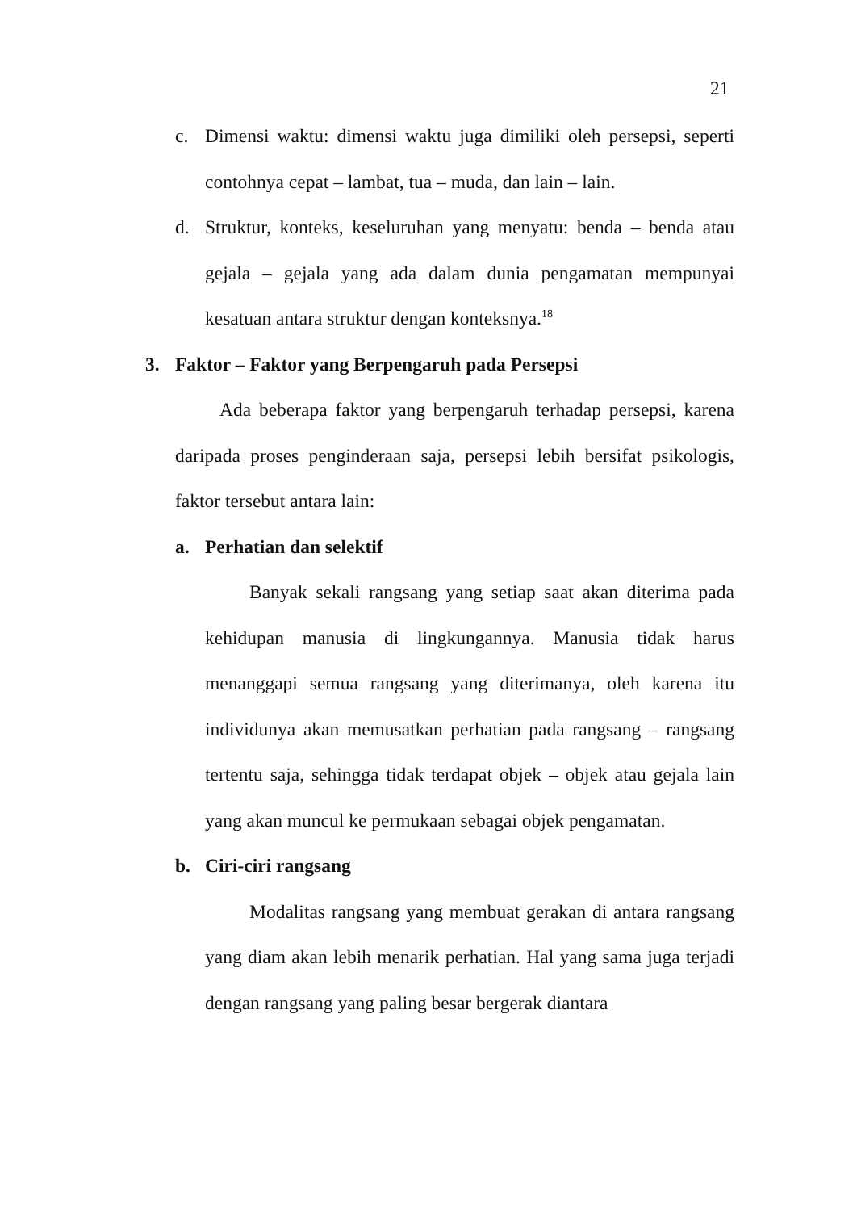21
c. Dimensi waktu: dimensi waktu juga dimiliki oleh persepsi, seperti contohnya cepat – lambat, tua – muda, dan lain – lain.
d. Struktur, konteks, keseluruhan yang menyatu: benda – benda atau gejala – gejala yang ada dalam dunia pengamatan mempunyai kesatuan antara struktur dengan konteksnya.<sup>18</sup>
3. Faktor – Faktor yang Berpengaruh pada Persepsi
Ada beberapa faktor yang berpengaruh terhadap persepsi, karena daripada proses penginderaan saja, persepsi lebih bersifat psikologis, faktor tersebut antara lain:
a. Perhatian dan selektif
Banyak sekali rangsang yang setiap saat akan diterima pada kehidupan manusia di lingkungannya. Manusia tidak harus menanggapi semua rangsang yang diterimanya, oleh karena itu individunya akan memusatkan perhatian pada rangsang – rangsang tertentu saja, sehingga tidak terdapat objek – objek atau gejala lain yang akan muncul ke permukaan sebagai objek pengamatan.
b. Ciri-ciri rangsang
Modalitas rangsang yang membuat gerakan di antara rangsang yang diam akan lebih menarik perhatian. Hal yang sama juga terjadi dengan rangsang yang paling besar bergerak diantara